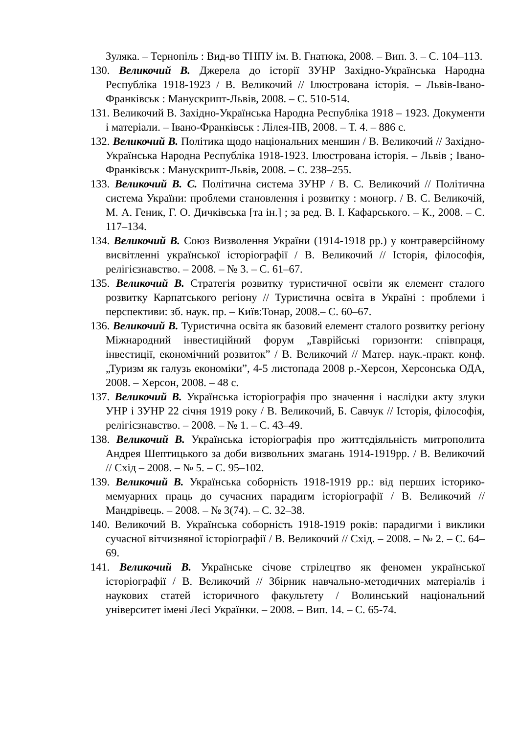Зуляка. – Тернопіль : Вид-во ТНПУ ім. В. Гнатюка, 2008. – Вип. 3. – С. 104–113.
130. Великочий В. Джерела до історії ЗУНР Західно-Українська Народна Республіка 1918-1923 / В. Великочий // Ілюстрована історія. – Львів-Івано-Франківськ : Манускрипт-Львів, 2008. – С. 510-514.
131. Великочий В. Західно-Українська Народна Республіка 1918 – 1923. Документи і матеріали. – Івано-Франківськ : Лілея-НВ, 2008. – Т. 4. – 886 с.
132. Великочий В. Політика щодо національних меншин / В. Великочий // Західно-Українська Народна Республіка 1918-1923. Ілюстрована історія. – Львів ; Івано-Франківськ : Манускрипт-Львів, 2008. – С. 238–255.
133. Великочий В. С. Політична система ЗУНР / В. С. Великочий // Політична система України: проблеми становлення і розвитку : моногр. / В. С. Великочій, М. А. Геник, Г. О. Дичківська [та ін.] ; за ред. В. І. Кафарського. – К., 2008. – С. 117–134.
134. Великочий В. Союз Визволення України (1914-1918 рр.) у контраверсійному висвітленні української історіографії / В. Великочий // Історія, філософія, релігієзнавство. – 2008. – № 3. – С. 61–67.
135. Великочий В. Стратегія розвитку туристичної освіти як елемент сталого розвитку Карпатського регіону // Туристична освіта в Україні : проблеми і перспективи: зб. наук. пр. – Київ:Тонар, 2008.– С. 60–67.
136. Великочий В. Туристична освіта як базовий елемент сталого розвитку регіону Міжнародний інвестиційний форум „Таврійські горизонти: співпраця, інвестиції, економічний розвиток” / В. Великочий // Матер. наук.-практ. конф. „Туризм як галузь економіки”, 4-5 листопада 2008 р.-Херсон, Херсонська ОДА, 2008. – Херсон, 2008. – 48 с.
137. Великочий В. Українська історіографія про значення і наслідки акту злуки УНР і ЗУНР 22 січня 1919 року / В. Великочий, Б. Савчук // Історія, філософія, релігієзнавство. – 2008. – № 1. – С. 43–49.
138. Великочий В. Українська історіографія про життєдіяльність митрополита Андрея Шептицького за доби визвольних змагань 1914-1919рр. / В. Великочий // Схід – 2008. – № 5. – С. 95–102.
139. Великочий В. Українська соборність 1918-1919 рр.: від перших історико-мемуарних праць до сучасних парадигм історіографії / В. Великочий // Мандрівець. – 2008. – № 3(74). – С. 32–38.
140. Великочий В. Українська соборність 1918-1919 років: парадигми і виклики сучасної вітчизняної історіографії / В. Великочий // Схід. – 2008. – № 2. – С. 64–69.
141. Великочий В. Українське січове стрілецтво як феномен української історіографії / В. Великочий // Збірник навчально-методичних матеріалів і наукових статей історичного факультету / Волинський національний університет імені Лесі Українки. – 2008. – Вип. 14. – С. 65-74.